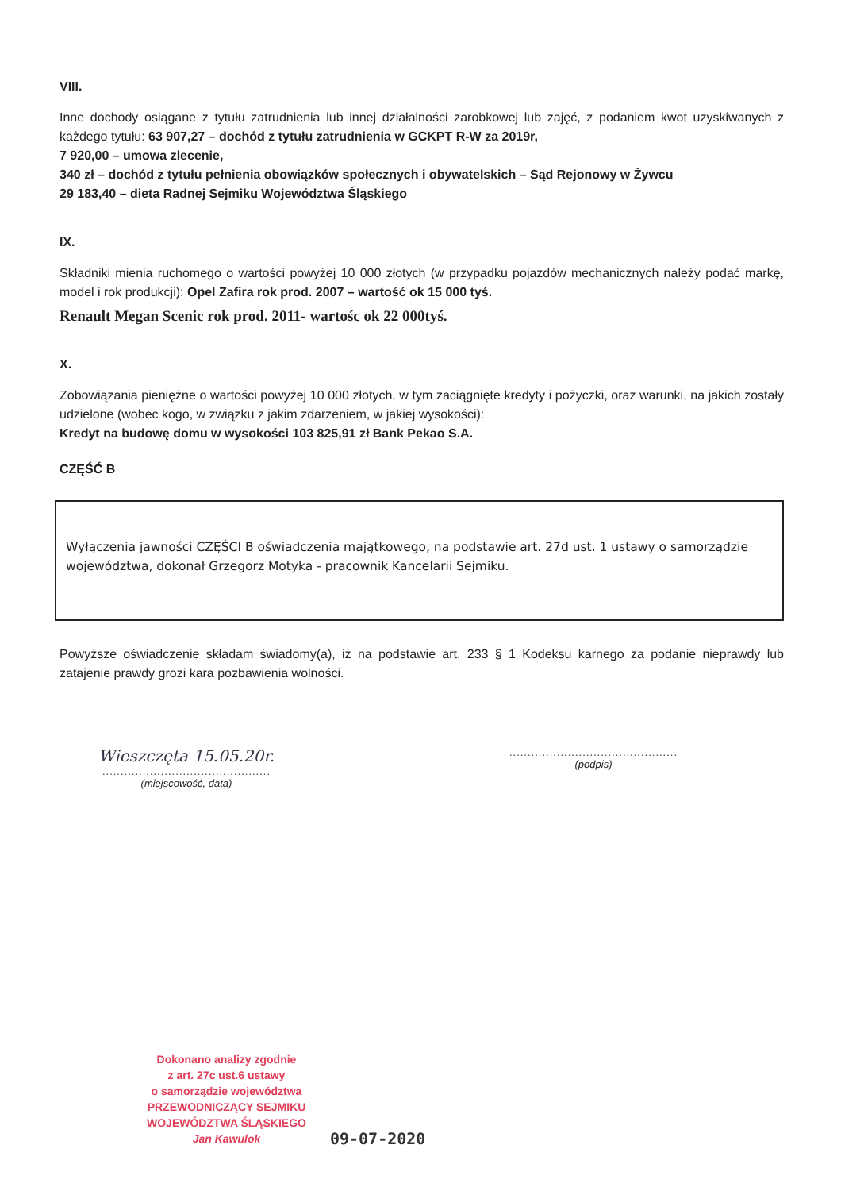VIII.
Inne dochody osiągane z tytułu zatrudnienia lub innej działalności zarobkowej lub zajęć, z podaniem kwot uzyskiwanych z każdego tytułu: 63 907,27 – dochód z tytułu zatrudnienia w GCKPT R-W za 2019r,
7 920,00 – umowa zlecenie,
340 zł – dochód z tytułu pełnienia obowiązków społecznych i obywatelskich – Sąd Rejonowy w Żywcu
29 183,40 – dieta Radnej Sejmiku Województwa Śląskiego
IX.
Składniki mienia ruchomego o wartości powyżej 10 000 złotych (w przypadku pojazdów mechanicznych należy podać markę, model i rok produkcji): Opel Zafira rok prod. 2007 – wartość ok 15 000 tyś.
Renault Megan Scenic rok prod. 2011- wartośc ok 22 000tyś.
X.
Zobowiązania pieniężne o wartości powyżej 10 000 złotych, w tym zaciągnięte kredyty i pożyczki, oraz warunki, na jakich zostały udzielone (wobec kogo, w związku z jakim zdarzeniem, w jakiej wysokości):
Kredyt na budowę domu w wysokości 103 825,91 zł Bank Pekao S.A.
CZĘŚĆ B
Wyłączenia jawności CZĘŚCI B oświadczenia majątkowego, na podstawie art. 27d ust. 1 ustawy o samorządzie województwa, dokonał Grzegorz Motyka - pracownik Kancelarii Sejmiku.
Powyższe oświadczenie składam świadomy(a), iż na podstawie art. 233 § 1 Kodeksu karnego za podanie nieprawdy lub zatajenie prawdy grozi kara pozbawienia wolności.
Wieszczęta 15.05.20r.
..............................................
(miejscowość, data)
..............................................
(podpis)
Dokonano analizy zgodnie
z art. 27c ust.6 ustawy
o samorządzie województwa
PRZEWODNICZĄCY SEJMIKU
WOJEWÓDZTWA ŚLĄSKIEGO
Jan Kawulok
09-07-2020